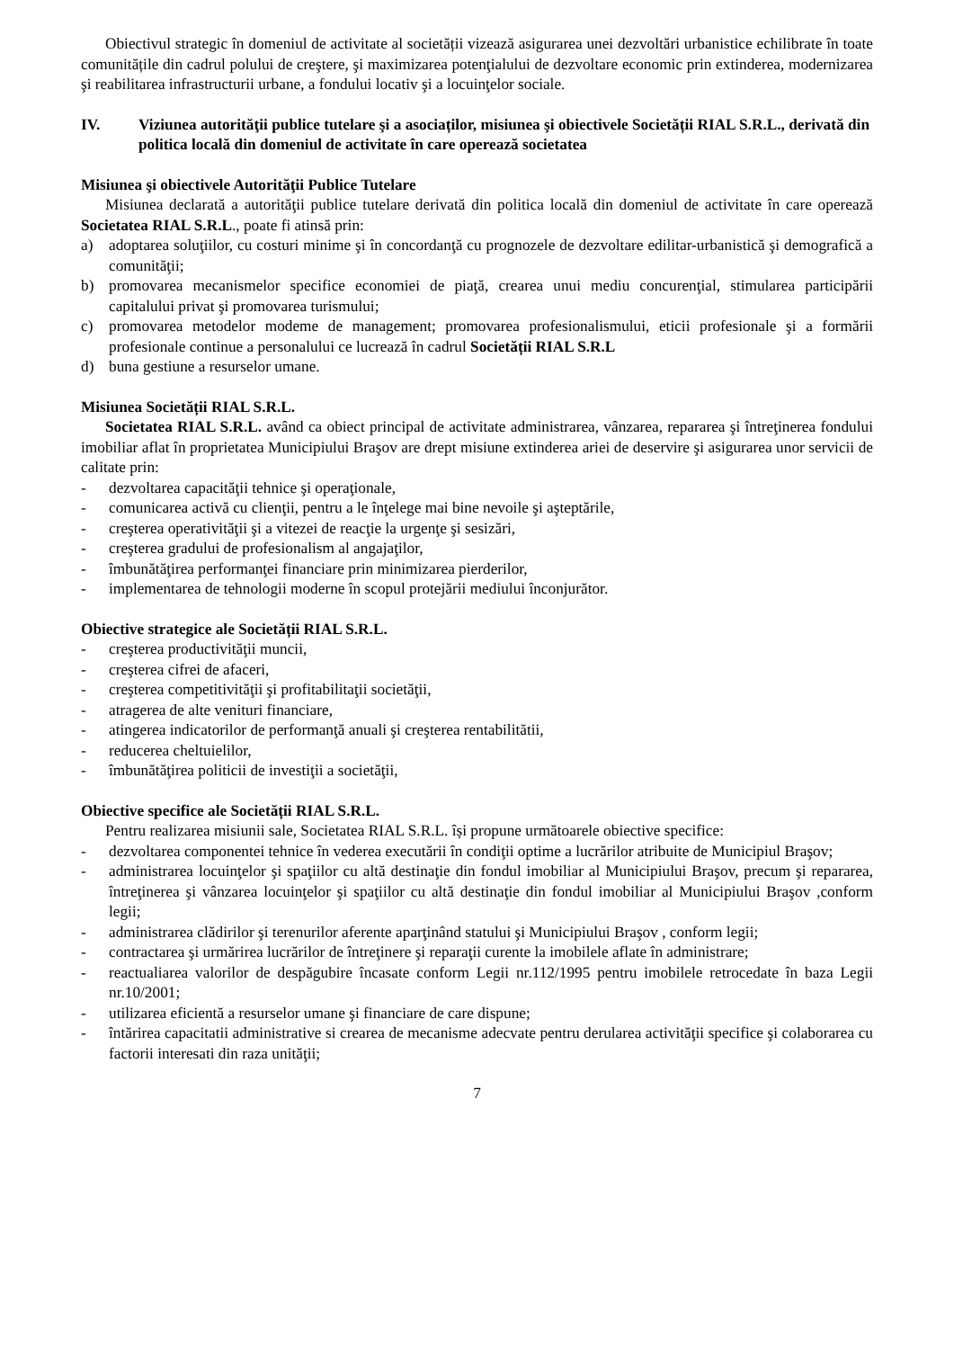Obiectivul strategic în domeniul de activitate al societății vizează asigurarea unei dezvoltări urbanistice echilibrate în toate comunitățile din cadrul polului de creştere, şi maximizarea potenţialului de dezvoltare economic prin extinderea, modernizarea şi reabilitarea infrastructurii urbane, a fondului locativ şi a locuinţelor sociale.
IV. Viziunea autorităţii publice tutelare şi a asociaților, misiunea şi obiectivele Societății RIAL S.R.L., derivată din politica locală din domeniul de activitate în care operează societatea
Misiunea şi obiectivele Autorităţii Publice Tutelare
Misiunea declarată a autorităţii publice tutelare derivată din politica locală din domeniul de activitate în care operează Societatea RIAL S.R.L., poate fi atinsă prin:
a) adoptarea soluţiilor, cu costuri minime şi în concordanţă cu prognozele de dezvoltare edilitar-urbanistică şi demografică a comunităţii;
b) promovarea mecanismelor specifice economiei de piaţă, crearea unui mediu concurenţial, stimularea participării capitalului privat şi promovarea turismului;
c) promovarea metodelor modeme de management; promovarea profesionalismului, eticii profesionale şi a formării profesionale continue a personalului ce lucrează în cadrul Societății RIAL S.R.L
d) buna gestiune a resurselor umane.
Misiunea Societății RIAL S.R.L.
Societatea RIAL S.R.L. având ca obiect principal de activitate administrarea, vânzarea, repararea şi întreţinerea fondului imobiliar aflat în proprietatea Municipiului Braşov are drept misiune extinderea ariei de deservire şi asigurarea unor servicii de calitate prin:
- dezvoltarea capacităţii tehnice şi operaţionale,
- comunicarea activă cu clienţii, pentru a le înţelege mai bine nevoile şi aşteptările,
- creşterea operativităţii şi a vitezei de reacţie la urgenţe şi sesizări,
- creşterea gradului de profesionalism al angajaţilor,
- îmbunătăţirea performanţei financiare prin minimizarea pierderilor,
- implementarea de tehnologii moderne în scopul protejării mediului înconjurător.
Obiective strategice ale Societății RIAL S.R.L.
- creşterea productivităţii muncii,
- creşterea cifrei de afaceri,
- creşterea competitivităţii şi profitabilitaţii societăţii,
- atragerea de alte venituri financiare,
- atingerea indicatorilor de performanţă anuali şi creşterea rentabilitătii,
- reducerea cheltuielilor,
- îmbunătăţirea politicii de investiţii a societăţii,
Obiective specifice ale Societății RIAL S.R.L.
Pentru realizarea misiunii sale, Societatea RIAL S.R.L. își propune următoarele obiective specifice:
- dezvoltarea componentei tehnice în vederea executării în condiţii optime a lucrărilor atribuite de Municipiul Braşov;
- administrarea locuinţelor şi spaţiilor cu altă destinaţie din fondul imobiliar al Municipiului Braşov, precum şi repararea, întreţinerea şi vânzarea locuinţelor şi spaţiilor cu altă destinaţie din fondul imobiliar al Municipiului Braşov ,conform legii;
- administrarea clădirilor şi terenurilor aferente aparţinând statului şi Municipiului Braşov , conform legii;
- contractarea şi urmărirea lucrărilor de întreţinere şi reparaţii curente la imobilele aflate în administrare;
- reactualiarea valorilor de despăgubire încasate conform Legii nr.112/1995 pentru imobilele retrocedate în baza Legii nr.10/2001;
- utilizarea eficientă a resurselor umane şi financiare de care dispune;
- întărirea capacitatii administrative si crearea de mecanisme adecvate pentru derularea activităţii specifice şi colaborarea cu factorii interesati din raza unităţii;
7